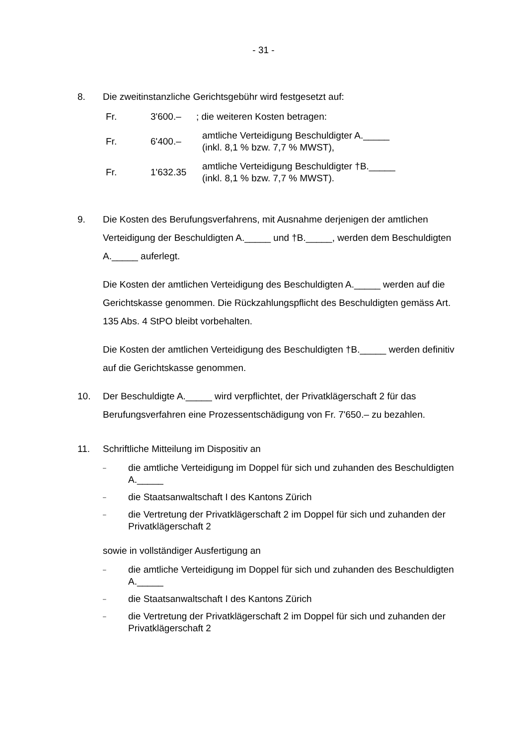- 31 -
8. Die zweitinstanzliche Gerichtsgebühr wird festgesetzt auf:
| Fr. | 3'600.– | ; die weiteren Kosten betragen: |
| Fr. | 6'400.– | amtliche Verteidigung Beschuldigter A._____ (inkl. 8,1 % bzw. 7,7 % MWST), |
| Fr. | 1'632.35 | amtliche Verteidigung Beschuldigter †B._____ (inkl. 8,1 % bzw. 7,7 % MWST). |
9. Die Kosten des Berufungsverfahrens, mit Ausnahme derjenigen der amtlichen Verteidigung der Beschuldigten A._____ und †B._____, werden dem Beschuldigten A._____ auferlegt.
Die Kosten der amtlichen Verteidigung des Beschuldigten A._____ werden auf die Gerichtskasse genommen. Die Rückzahlungspflicht des Beschuldigten gemäss Art. 135 Abs. 4 StPO bleibt vorbehalten.
Die Kosten der amtlichen Verteidigung des Beschuldigten †B._____ werden definitiv auf die Gerichtskasse genommen.
10. Der Beschuldigte A._____ wird verpflichtet, der Privatklägerschaft 2 für das Berufungsverfahren eine Prozessentschädigung von Fr. 7'650.– zu bezahlen.
11. Schriftliche Mitteilung im Dispositiv an
– die amtliche Verteidigung im Doppel für sich und zuhanden des Beschuldigten A._____
– die Staatsanwaltschaft I des Kantons Zürich
– die Vertretung der Privatklägerschaft 2 im Doppel für sich und zuhanden der Privatklägerschaft 2
sowie in vollständiger Ausfertigung an
– die amtliche Verteidigung im Doppel für sich und zuhanden des Beschuldigten A._____
– die Staatsanwaltschaft I des Kantons Zürich
– die Vertretung der Privatklägerschaft 2 im Doppel für sich und zuhanden der Privatklägerschaft 2